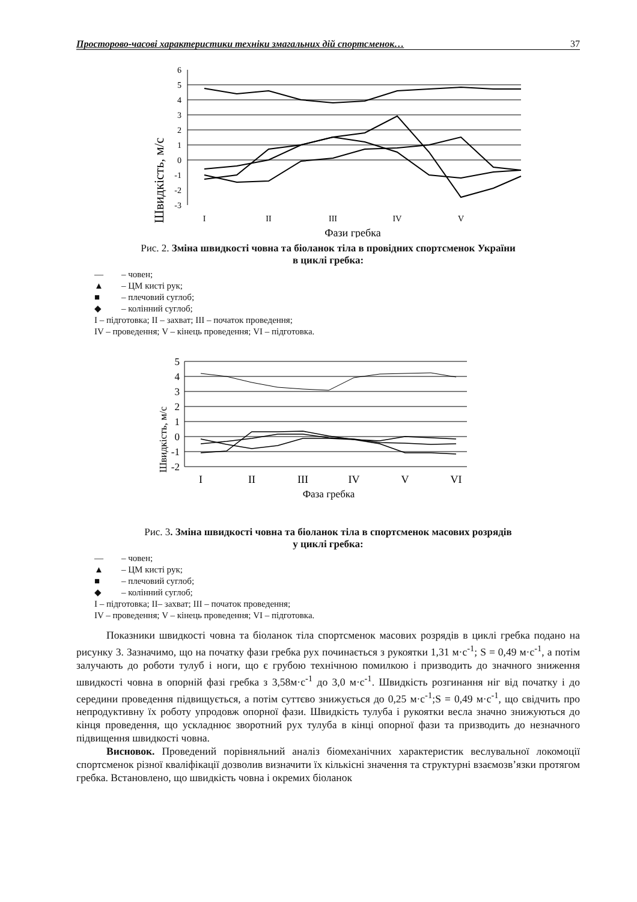Просторово-часові характеристики техніки змагальних дій спортсменок… 37
Швидкість, м/с
6
5
4
3
2
1
0
-1
-2
-3
I
II
III
IV
V
Фази гребка
Рис. 2. Зміна швидкості човна та біоланок тіла в провідних спортсменок України
в циклі гребка:
— – човен;
▲ – ЦМ кисті рук;
■ – плечовий суглоб;
◆ – колінний суглоб;
I – підготовка; II – захват; III – початок проведення;
IV – проведення; V – кінець проведення; VI – підготовка.
Швидкість, м/с
5
4
3
2
1
0
-1
-2
I
II
III
IV
V
VI
Фаза гребка
Рис. 3. Зміна швидкості човна та біоланок тіла в спортсменок масових розрядів
у циклі гребка:
— – човен;
▲ – ЦМ кисті рук;
■ – плечовий суглоб;
◆ – колінний суглоб;
I – підготовка; II– захват; III – початок проведення;
IV – проведення; V – кінець проведення; VI – підготовка.
Показники швидкості човна та біоланок тіла спортсменок масових розрядів в циклі гребка подано на рисунку 3. Зазначимо, що на початку фази гребка рух починається з рукоятки 1,31 м·с<sup>-1</sup>; S = 0,49 м·с<sup>-1</sup>, а потім залучають до роботи тулуб і ноги, що є грубою технічною помилкою і призводить до значного зниження швидкості човна в опорній фазі гребка з 3,58м·с<sup>-1</sup> до 3,0 м·с<sup>-1</sup>. Швидкість розгинання ніг від початку і до середини проведення підвищується, а потім суттєво знижується до 0,25 м·с<sup>-1</sup>;S = 0,49 м·с<sup>-1</sup>, що свідчить про непродуктивну їх роботу упродовж опорної фази. Швидкість тулуба і рукоятки весла значно знижуються до кінця проведення, що ускладнює зворотний рух тулуба в кінці опорної фази та призводить до незначного підвищення швидкості човна.
Висновок. Проведений порівняльний аналіз біомеханічних характеристик веслувальної локомоції спортсменок різної кваліфікації дозволив визначити їх кількісні значення та структурні взаємозв’язки протягом гребка. Встановлено, що швидкість човна і окремих біоланок